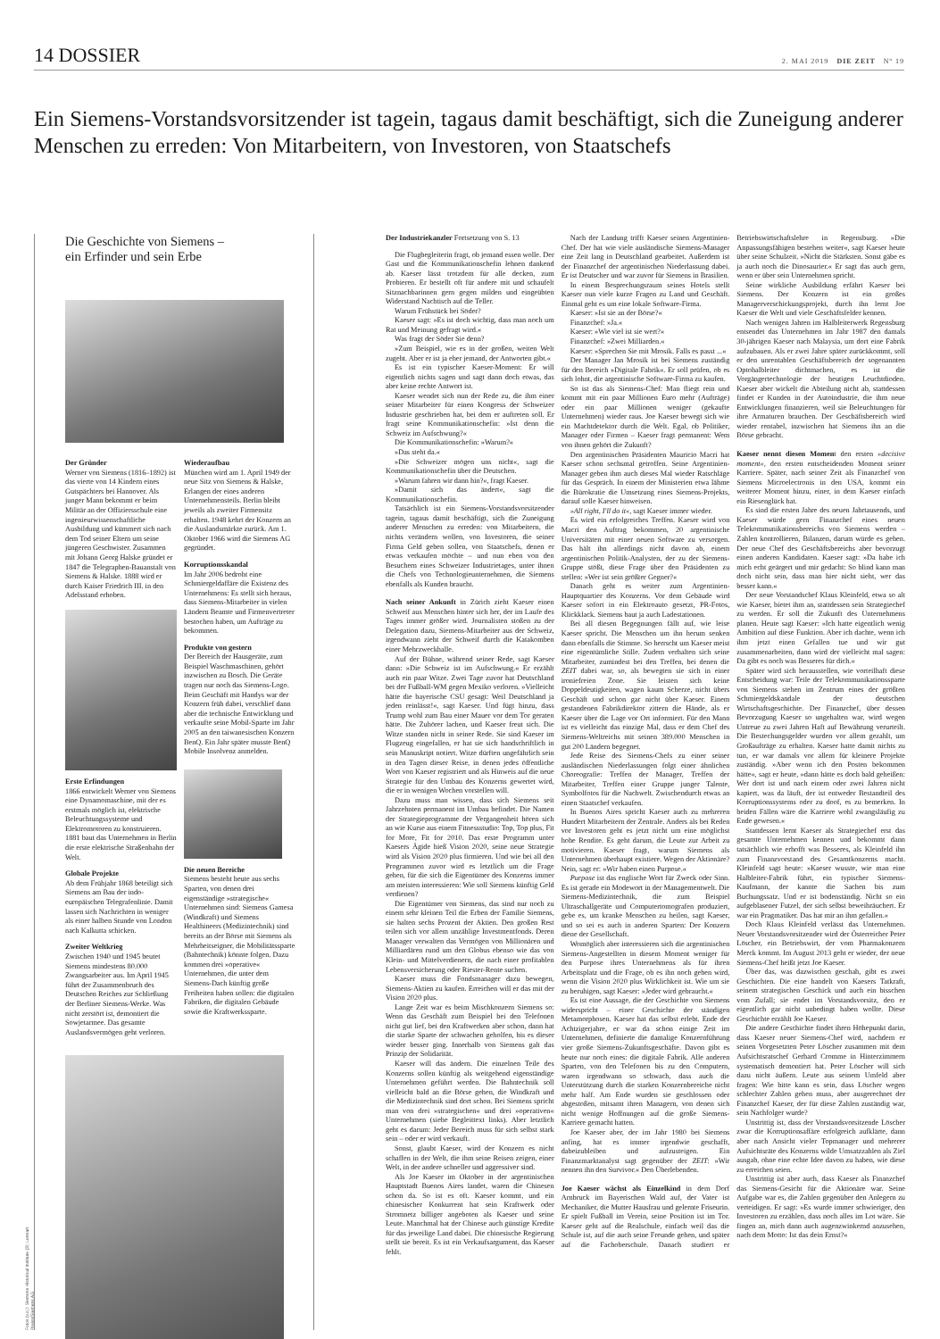14 DOSSIER
2. MAI 2019 DIE ZEIT Nº 19
Ein Siemens-Vorstandsvorsitzender ist tagein, tagaus damit beschäftigt, sich die Zuneigung anderer Menschen zu erreden: Von Mitarbeitern, von Investoren, von Staatschefs
Die Geschichte von Siemens –
ein Erfinder und sein Erbe
Der Gründer
Werner von Siemens (1816–1892) ist das vierte von 14 Kindern eines Gutspächters bei Hannover. Als junger Mann bekommt er beim Militär an der Offiziersschule eine ingenieurwissenschaftliche Ausbildung und kümmert sich nach dem Tod seiner Eltern um seine jüngeren Geschwister. Zusammen mit Johann Georg Halske gründet er 1847 die Telegraphen-Bauanstalt von Siemens & Halske. 1888 wird er durch Kaiser Friedrich III. in den Adelsstand erhoben.
Erste Erfindungen
1866 entwickelt Werner von Siemens eine Dynamomaschine, mit der es erstmals möglich ist, elektrische Beleuchtungssysteme und Elektromotoren zu konstruieren. 1881 baut das Unternehmen in Berlin die erste elektrische Straßenbahn der Welt.
Globale Projekte
Ab dem Frühjahr 1868 beteiligt sich Siemens am Bau der indo-europäischen Telegrafenlinie. Damit lassen sich Nachrichten in weniger als einer halben Stunde von London nach Kalkutta schicken.
Zweiter Weltkrieg
Zwischen 1940 und 1945 beutet Siemens mindestens 80.000 Zwangsarbeiter aus. Im April 1945 führt der Zusammenbruch des Deutschen Reiches zur Schließung der Berliner Siemens-Werke. Was nicht zerstört ist, demontiert die Sowjetarmee. Das gesamte Auslandsvermögen geht verloren.
Wiederaufbau
München wird am 1. April 1949 der neue Sitz von Siemens & Halske, Erlangen der eines anderen Unternehmensteils. Berlin bleibt jeweils als zweiter Firmensitz erhalten. 1948 kehrt der Konzern an die Auslandsmärkte zurück. Am 1. Oktober 1966 wird die Siemens AG gegründet.
Korruptionsskandal
Im Jahr 2006 bedroht eine Schmiergeldaffäre die Existenz des Unternehmens: Es stellt sich heraus, dass Siemens-Mitarbeiter in vielen Ländern Beamte und Firmenvertreter bestochen haben, um Aufträge zu bekommen.
Produkte von gestern
Der Bereich der Hausgeräte, zum Beispiel Waschmaschinen, gehört inzwischen zu Bosch. Die Geräte tragen nur noch das Siemens-Logo. Beim Geschäft mit Handys war der Konzern früh dabei, verschlief dann aber die technische Entwicklung und verkaufte seine Mobil-Sparte im Jahr 2005 an den taiwanesischen Konzern BenQ. Ein Jahr später musste BenQ Mobile Insolvenz anmelden.
Die neuen Bereiche
Siemens besteht heute aus sechs Sparten, von denen drei eigenständige »strategische« Unternehmen sind: Siemens Gamesa (Windkraft) und Siemens Healthineers (Medizintechnik) sind bereits an der Börse mit Siemens als Mehrheitseigner, die Mobilitätssparte (Bahntechnik) könnte folgen. Dazu kommen drei »operative« Unternehmen, die unter dem Siemens-Dach künftig große Freiheiten haben sollen: die digitalen Fabriken, die digitalen Gebäude sowie die Kraftwerkssparte.
Fotos (v.o.): Siemens Historical Institute (3); Lennart Preiss/Siemens AG
Der Industriekanzler Fortsetzung von S. 13
Die Flugbegleiterin fragt, ob jemand essen wolle. Der Gast und die Kommunikationschefin lehnen dankend ab. Kaeser lässt trotzdem für alle decken, zum Probieren. Er bestellt oft für andere mit und schaufelt Sitznachbarinnen gern gegen milden und eingeübten Widerstand Nachtisch auf die Teller.
Warum Frühstück bei Söder?
Kaeser sagt: »Es ist doch wichtig, dass man noch um Rat und Meinung gefragt wird.«
Was fragt der Söder Sie denn?
»Zum Beispiel, wie es in der großen, weiten Welt zugeht. Aber er ist ja eher jemand, der Antworten gibt.«
Es ist ein typischer Kaeser-Moment: Er will eigentlich nichts sagen und sagt dann doch etwas, das aber keine rechte Antwort ist.
Kaeser wendet sich nun der Rede zu, die ihm einer seiner Mitarbeiter für einen Kongress der Schweizer Industrie geschrieben hat, bei dem er auftreten soll. Er fragt seine Kommunikationschefin: »Ist denn die Schweiz im Aufschwung?«
Die Kommunikationschefin: »Warum?«
»Das steht da.«
»Die Schweizer mögen uns nicht«, sagt die Kommunikationschefin über die Deutschen.
»Warum fahren wir dann hin?«, fragt Kaeser.
»Damit sich das ändert«, sagt die Kommunikationschefin.
Tatsächlich ist ein Siemens-Vorstandsvorsitzender tagein, tagaus damit beschäftigt, sich die Zuneigung anderer Menschen zu erreden: von Mitarbeitern, die nichts verändern wollen, von Investoren, die seiner Firma Geld geben sollen, von Staatschefs, denen er etwas verkaufen möchte – und nun eben von den Besuchern eines Schweizer Industrietages, unter ihnen die Chefs von Technologieunternehmen, die Siemens ebenfalls als Kunden braucht.
Nach seiner Ankunft in Zürich zieht Kaeser einen Schweif aus Menschen hinter sich her, der im Laufe des Tages immer größer wird. Journalisten stoßen zu der Delegation dazu, Siemens-Mitarbeiter aus der Schweiz, irgendwann zieht der Schweif durch die Katakomben einer Mehrzweckhalle.
Auf der Bühne, während seiner Rede, sagt Kaeser dann: »Die Schweiz ist im Aufschwung.« Er erzählt auch ein paar Witze. Zwei Tage zuvor hat Deutschland bei der Fußball-WM gegen Mexiko verloren. »Vielleicht hätte die bayerische CSU gesagt: Weil Deutschland ja jeden reinlässt!«, sagt Kaeser. Und fügt hinzu, dass Trump wohl zum Bau einer Mauer vor dem Tor geraten hätte. Die Zuhörer lachen, und Kaeser freut sich. Die Witze standen nicht in seiner Rede. Sie sind Kaeser im Flugzeug eingefallen, er hat sie sich handschriftlich in sein Manuskript notiert. Witze dürften ungefährlich sein in den Tagen dieser Reise, in denen jedes öffentliche Wort von Kaeser registriert und als Hinweis auf die neue Strategie für den Umbau des Konzerns gewertet wird, die er in wenigen Wochen vorstellen will.
Dazu muss man wissen, dass sich Siemens seit Jahrzehnten permanent im Umbau befindet. Die Namen der Strategieprogramme der Vergangenheit hören sich an wie Kurse aus einem Fitnessstudio: Top, Top plus, Fit for More, Fit for 2010. Das erste Programm unter Kaesers Ägide hieß Vision 2020, seine neue Strategie wird als Vision 2020 plus firmieren. Und wie bei all den Programmen zuvor wird es letztlich um die Frage gehen, für die sich die Eigentümer des Konzerns immer am meisten interessieren: Wie soll Siemens künftig Geld verdienen?
Die Eigentümer von Siemens, das sind nur noch zu einem sehr kleinen Teil die Erben der Familie Siemens, sie halten sechs Prozent der Aktien. Den großen Rest teilen sich vor allem unzählige Investmentfonds. Deren Manager verwalten das Vermögen von Millionären und Milliardären rund um den Globus ebenso wie das von Klein- und Mittelverdienern, die nach einer profitablen Lebensversicherung oder Riester-Rente suchen.
Kaeser muss die Fondsmanager dazu bewegen, Siemens-Aktien zu kaufen. Erreichen will er das mit der Vision 2020 plus.
Lange Zeit war es beim Mischkonzern Siemens so: Wenn das Geschäft zum Beispiel bei den Telefonen nicht gut lief, bei den Kraftwerken aber schon, dann hat die starke Sparte der schwachen geholfen, bis es dieser wieder besser ging. Innerhalb von Siemens galt das Prinzip der Solidarität.
Kaeser will das ändern. Die einzelnen Teile des Konzerns sollen künftig als weitgehend eigenständige Unternehmen geführt werden. Die Bahntechnik soll vielleicht bald an die Börse gehen, die Windkraft und die Medizintechnik sind dort schon. Bei Siemens spricht man von drei »strategischen« und drei »operativen« Unternehmen (siehe Begleittext links). Aber letztlich geht es darum: Jeder Bereich muss für sich selbst stark sein – oder er wird verkauft.
Sonst, glaubt Kaeser, wird der Konzern es nicht schaffen in der Welt, die ihm seine Reisen zeigen, einer Welt, in der andere schneller und aggressiver sind.
Als Joe Kaeser im Oktober in der argentinischen Hauptstadt Buenos Aires landet, waren die Chinesen schon da. So ist es oft. Kaeser kommt, und ein chinesischer Konkurrent hat sein Kraftwerk oder Stromnetz billiger angeboten als Kaeser und seine Leute. Manchmal hat der Chinese auch günstige Kredite für das jeweilige Land dabei. Die chinesische Regierung stellt sie bereit. Es ist ein Verkaufsargument, das Kaeser fehlt.
Nach der Landung trifft Kaeser seinen Argentinien-Chef. Der hat wie viele ausländische Siemens-Manager eine Zeit lang in Deutschland gearbeitet. Außerdem ist der Finanzchef der argentinischen Niederlassung dabei. Er ist Deutscher und war zuvor für Siemens in Brasilien.
In einem Besprechungsraum seines Hotels stellt Kaeser nun viele kurze Fragen zu Land und Geschäft. Einmal geht es um eine lokale Software-Firma.
Kaeser: »Ist sie an der Börse?«
Finanzchef: »Ja.«
Kaeser: »Wie viel ist sie wert?«
Finanzchef: »Zwei Milliarden.«
Kaeser: »Sprechen Sie mit Mrosik. Falls es passt ...«
Der Manager Jan Mrosik ist bei Siemens zuständig für den Bereich »Digitale Fabrik«. Er soll prüfen, ob es sich lohnt, die argentinische Software-Firma zu kaufen.
So ist das als Siemens-Chef: Man fliegt rein und kommt mit ein paar Millionen Euro mehr (Aufträge) oder ein paar Millionen weniger (gekaufte Unternehmen) wieder raus. Joe Kaeser bewegt sich wie ein Machtdetektor durch die Welt. Egal, ob Politiker, Manager oder Firmen – Kaeser fragt permanent: Wem von ihnen gehört die Zukunft?
Den argentinischen Präsidenten Mauricio Macri hat Kaeser schon sechsmal getroffen. Seine Argentinien-Manager geben ihm auch dieses Mal wieder Ratschläge für das Gespräch. In einem der Ministerien etwa lähme die Bürokratie die Umsetzung eines Siemens-Projekts, darauf solle Kaeser hinweisen.
»All right, I'll do it«, sagt Kaeser immer wieder.
Es wird ein erfolgreiches Treffen. Kaeser wird von Macri den Auftrag bekommen, 20 argentinische Universitäten mit einer neuen Software zu versorgen. Das hält ihn allerdings nicht davon ab, einem argentinischen Politik-Analysten, der zu der Siemens-Gruppe stößt, diese Frage über den Präsidenten zu stellen: »Wer ist sein größter Gegner?«
Danach geht es weiter zum Argentinien-Hauptquartier des Konzerns. Vor dem Gebäude wird Kaeser sofort in ein Elektroauto gesetzt, PR-Fotos, Klickklack. Siemens baut ja auch Ladestationen.
Bei all diesen Begegnungen fällt auf, wie leise Kaeser spricht. Die Menschen um ihn herum senken dann ebenfalls die Stimme. So herrscht um Kaeser meist eine eigentümliche Stille. Zudem verhalten sich seine Mitarbeiter, zumindest bei den Treffen, bei denen die ZEIT dabei war, so, als bewegten sie sich in einer ironiefreien Zone. Sie leisten sich keine Doppeldeutigkeiten, wagen kaum Scherze, nicht übers Geschäft und schon gar nicht über Kaeser. Einem gestandenen Fabrikdirektor zittern die Hände, als er Kaeser über die Lage vor Ort informiert. Für den Mann ist es vielleicht das einzige Mal, dass er dem Chef des Siemens-Weltreichs mit seinen 389.000 Menschen in gut 200 Ländern begegnet.
Jede Reise des Siemens-Chefs zu einer seiner ausländischen Niederlassungen folgt einer ähnlichen Choreografie: Treffen der Manager, Treffen der Mitarbeiter, Treffen einer Gruppe junger Talente, Symbolfotos für die Nachwelt. Zwischendurch etwas an einen Staatschef verkaufen.
In Buenos Aires spricht Kaeser auch zu mehreren Hundert Mitarbeitern der Zentrale. Anders als bei Reden vor Investoren geht es jetzt nicht um eine möglichst hohe Rendite. Es geht darum, die Leute zur Arbeit zu motivieren. Kaeser fragt, warum Siemens als Unternehmen überhaupt existiere. Wegen der Aktionäre? Nein, sagt er: »Wir haben einen Purpose.«
Purpose ist das englische Wort für Zweck oder Sinn. Es ist gerade ein Modewort in der Managementwelt. Die Siemens-Medizintechnik, die zum Beispiel Ultraschallgeräte und Computertomografen produziert, gebe es, um kranke Menschen zu heilen, sagt Kaeser, und so sei es auch in anderen Sparten: Der Konzern diene der Gesellschaft.
Womöglich aber interessieren sich die argentinischen Siemens-Angestellten in diesem Moment weniger für den Purpose ihres Unternehmens als für ihren Arbeitsplatz und die Frage, ob es ihn noch geben wird, wenn die Vision 2020 plus Wirklichkeit ist. Wie um sie zu beruhigen, sagt Kaeser: »Jeder wird gebraucht.«
Es ist eine Aussage, die der Geschichte von Siemens widerspricht – einer Geschichte der ständigen Metamorphosen. Kaeser hat das selbst erlebt. Ende der Achtzigerjahre, er war da schon einige Zeit im Unternehmen, definierte die damalige Konzernführung vier große Siemens-Zukunftsgeschäfte. Davon gibt es heute nur noch eines: die digitale Fabrik. Alle anderen Sparten, von den Telefonen bis zu den Computern, waren irgendwann so schwach, dass auch die Unterstützung durch die starken Konzernbereiche nicht mehr half. Am Ende wurden sie geschlossen oder abgestoßen, mitsamt ihren Managern, von denen sich nicht wenige Hoffnungen auf die große Siemens-Karriere gemacht hatten.
Joe Kaeser aber, der im Jahr 1980 bei Siemens anfing, hat es immer irgendwie geschafft, dabeizubleiben und aufzusteigen. Ein Finanzmarktanalyst sagt gegenüber der ZEIT: »Wir nennen ihn den Survivor.« Den Überlebenden.
Joe Kaeser wächst als Einzelkind in dem Dorf Arnbruck im Bayerischen Wald auf, der Vater ist Mechaniker, die Mutter Hausfrau und gelernte Friseurin. Er spielt Fußball im Verein, seine Position ist im Tor. Kaeser geht auf die Realschule, einfach weil das die Schule ist, auf die auch seine Freunde gehen, und später auf die Fachoberschule. Danach studiert er Betriebswirtschaftslehre in Regensburg. »Die Anpassungsfähigen bestehen weiter«, sagt Kaeser heute über seine Schulzeit. »Nicht die Stärksten. Sonst gäbe es ja auch noch die Dinosaurier.« Er sagt das auch gern, wenn er über sein Unternehmen spricht.
Seine wirkliche Ausbildung erfährt Kaeser bei Siemens. Der Konzern ist ein großes Managerverschickungsprojekt, durch ihn lernt Joe Kaeser die Welt und viele Geschäftsfelder kennen.
Nach wenigen Jahren im Halbleiterwerk Regensburg entsendet das Unternehmen im Jahr 1987 den damals 30-jährigen Kaeser nach Malaysia, um dort eine Fabrik aufzubauen. Als er zwei Jahre später zurückkommt, soll er den unrentablen Geschäftsbereich der sogenannten Optohalbleiter dichtmachen, es ist die Vorgängertechnologie der heutigen Leuchtdioden. Kaeser aber wickelt die Abteilung nicht ab, stattdessen findet er Kunden in der Autoindustrie, die ihm neue Entwicklungen finanzieren, weil sie Beleuchtungen für ihre Armaturen brauchen. Der Geschäftsbereich wird wieder rentabel, inzwischen hat Siemens ihn an die Börse gebracht.
Kaeser nennt diesen Moment den ersten »decisive moment«, den ersten entscheidenden Moment seiner Karriere. Später, nach seiner Zeit als Finanzchef von Siemens Microelectronis in den USA, kommt ein weiterer Moment hinzu, einer, in dem Kaeser einfach ein Riesenglück hat.
Es sind die ersten Jahre des neuen Jahrtausends, und Kaeser würde gern Finanzchef eines neuen Telekommunikationsbereichs von Siemens werden – Zahlen kontrollieren, Bilanzen, darum würde es gehen. Der neue Chef des Geschäftsbereichs aber bevorzugt einen anderen Kandidaten. Kaeser sagt: »Da habe ich mich echt geärgert und mir gedacht: So blind kann man doch nicht sein, dass man hier nicht sieht, wer das besser kann.«
Der neue Vorstandschef Klaus Kleinfeld, etwa so alt wie Kaeser, bietet ihm an, stattdessen sein Strategiechef zu werden. Er soll die Zukunft des Unternehmens planen. Heute sagt Kaeser: »Ich hatte eigentlich wenig Ambition auf diese Funktion. Aber ich dachte, wenn ich ihm jetzt einen Gefallen tue und wir gut zusammenarbeiten, dann wird der vielleicht mal sagen: Da gibt es noch was Besseres für dich.«
Später wird sich herausstellen, wie vorteilhaft diese Entscheidung war: Teile der Telekommunikationssparte von Siemens stehen im Zentrum eines der größten Schmiergeldskandale der deutschen Wirtschaftsgeschichte. Der Finanzchef, über dessen Bevorzugung Kaeser so ungehalten war, wird wegen Untreue zu zwei Jahren Haft auf Bewährung verurteilt. Die Bestechungsgelder wurden vor allem gezahlt, um Großaufträge zu erhalten. Kaeser hatte damit nichts zu tun, er war damals vor allem für kleinere Projekte zuständig. »Aber wenn ich den Posten bekommen hätte«, sagt er heute, »dann hätte es doch bald geheißen: Wer dort ist und nach einem oder zwei Jahren nicht kapiert, was da läuft, der ist entweder Bestandteil des Korruptionssystems oder zu doof, es zu bemerken. In beiden Fällen wäre die Karriere wohl zwangsläufig zu Ende gewesen.«
Stattdessen lernt Kaeser als Strategiechef erst das gesamte Unternehmen kennen und bekommt dann tatsächlich wie erhofft was Besseres, als Kleinfeld ihn zum Finanzvorstand des Gesamtkonzerns macht. Kleinfeld sagt heute: »Kaeser wusste, wie man eine Halbleiter-Fabrik führt, ein typischer Siemens-Kaufmann, der kannte die Sachen bis zum Buchungssatz. Und er ist bodenständig. Nicht so ein aufgeblasener Futzel, der sich selbst beweihräuchert. Er war ein Pragmatiker. Das hat mir an ihm gefallen.«
Doch Klaus Kleinfeld verlässt das Unternehmen. Neuer Vorstandsvorsitzender wird der Österreicher Peter Löscher, ein Betriebswirt, der vom Pharmakonzern Merck kommt. Im August 2013 geht er wieder, der neue Siemens-Chef heißt jetzt Joe Kaeser.
Über das, was dazwischen geschah, gibt es zwei Geschichten. Die eine handelt von Kaesers Tatkraft, seinem strategischen Geschick und auch ein bisschen vom Zufall; sie endet im Vorstandsvorsitz, den er eigentlich gar nicht unbedingt haben wollte. Diese Geschichte erzählt Joe Kaeser.
Die andere Geschichte findet ihren Höhepunkt darin, dass Kaeser neuer Siemens-Chef wird, nachdem er seinen Vorgesetzten Peter Löscher zusammen mit dem Aufsichtsratschef Gerhard Cromme in Hinterzimmern systematisch demontiert hat. Peter Löscher will sich dazu nicht äußern. Leute aus seinem Umfeld aber fragen: Wie bitte kann es sein, dass Löscher wegen schlechter Zahlen gehen muss, aber ausgerechnet der Finanzchef Kaeser, der für diese Zahlen zuständig war, sein Nachfolger wurde?
Unstrittig ist, dass der Vorstandsvorsitzende Löscher zwar die Korruptionsaffäre erfolgreich aufklärte, dann aber nach Ansicht vieler Topmanager und mehrerer Aufsichtsräte des Konzerns wilde Umsatzzahlen als Ziel ausgab, ohne eine echte Idee davon zu haben, wie diese zu erreichen seien.
Unstrittig ist aber auch, dass Kaeser als Finanzchef das Siemens-Gesicht für die Aktionäre war. Seine Aufgabe war es, die Zahlen gegenüber den Anlegern zu verteidigen. Er sagt: »Es wurde immer schwieriger, den Investoren zu erzählen, dass noch alles im Lot wäre. Sie fingen an, mich dann auch augenzwinkernd anzusehen, nach dem Motto: Ist das dein Ernst?«